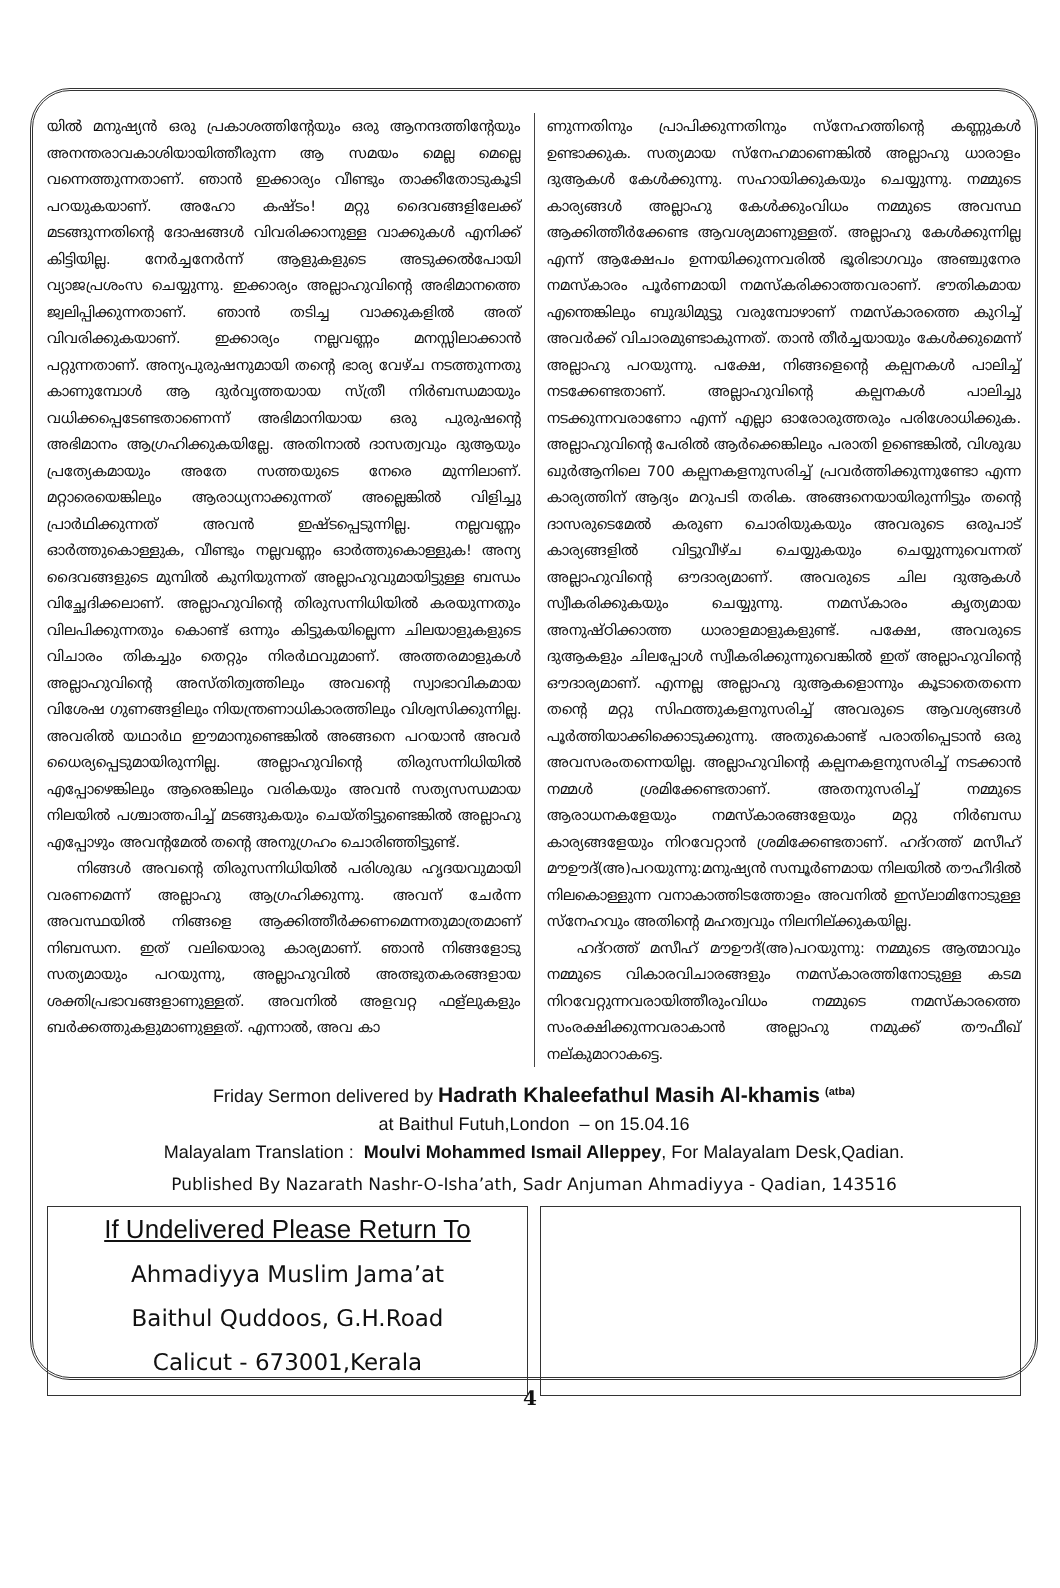യിൽ മനുഷ്യൻ ഒരു പ്രകാശത്തിന്റേയും ഒരു ആനന്ദത്തിന്റേയും അനന്തരാവകാശിയായിത്തീരുന്ന ആ സമയം മെല്ല മെല്ലെ വന്നെത്തുന്നതാണ്. ഞാൻ ഇക്കാര്യം വീണ്ടും താക്കീതോടുകൂടി പറയുകയാണ്. അഹോ കഷ്ടം! മറ്റു ദൈവങ്ങളിലേക്ക് മടങ്ങുന്നതിന്റെ ദോഷങ്ങൾ വിവരിക്കാനുള്ള വാക്കുകൾ എനിക്ക് കിട്ടിയില്ല. നേർച്ചനേർന്ന് ആളുകളുടെ അടുക്കൽപോയി വ്യാജപ്രശംസ ചെയ്യുന്നു. ഇക്കാര്യം അല്ലാഹുവിന്റെ അഭിമാനത്തെ ജ്വലിപ്പിക്കുന്നതാണ്. ഞാൻ തടിച്ച വാക്കുകളിൽ അത് വിവരിക്കുകയാണ്. ഇക്കാര്യം നല്ലവണ്ണം മനസ്സിലാക്കാൻ പറ്റുന്നതാണ്. അന്യപുരുഷനുമായി തന്റെ ഭാര്യ വേഴ്ച നടത്തുന്നതു കാണുമ്പോൾ ആ ദുർവൃത്തയായ സ്ത്രീ നിർബന്ധമായും വധിക്കപ്പെടേണ്ടതാണെന്ന് അഭിമാനിയായ ഒരു പുരുഷന്റെ അഭിമാനം ആഗ്രഹിക്കുകയില്ലേ. അതിനാൽ ദാസത്വവും ദുആയും പ്രത്യേകമായും അതേ സത്തയുടെ നേരെ മുന്നിലാണ്. മറ്റാരെയെങ്കിലും ആരാധ്യനാക്കുന്നത് അല്ലെങ്കിൽ വിളിച്ചു പ്രാർഥിക്കുന്നത് അവൻ ഇഷ്ടപ്പെടുന്നില്ല. നല്ലവണ്ണം ഓർത്തുകൊള്ളുക, വീണ്ടും നല്ലവണ്ണം ഓർത്തുകൊള്ളുക! അന്യ ദൈവങ്ങളുടെ മുമ്പിൽ കുനിയുന്നത് അല്ലാഹുവുമായിട്ടുള്ള ബന്ധം വിച്ഛേദിക്കലാണ്. അല്ലാഹുവിന്റെ തിരുസന്നിധിയിൽ കരയുന്നതും വിലപിക്കുന്നതും കൊണ്ട് ഒന്നും കിട്ടുകയില്ലെന്ന ചിലയാളുകളുടെ വിചാരം തികച്ചും തെറ്റും നിരർഥവുമാണ്. അത്തരമാളുകൾ അല്ലാഹുവിന്റെ അസ്തിത്വത്തിലും അവന്റെ സ്വാഭാവികമായ വിശേഷ ഗുണങ്ങളിലും നിയന്ത്രണാധികാരത്തിലും വിശ്വസിക്കുന്നില്ല. അവരിൽ യഥാർഥ ഈമാനുണ്ടെങ്കിൽ അങ്ങനെ പറയാൻ അവർ ധൈര്യപ്പെടുമായിരുന്നില്ല. അല്ലാഹുവിന്റെ തിരുസന്നിധിയിൽ എപ്പോഴെങ്കിലും ആരെങ്കിലും വരികയും അവൻ സത്യസന്ധമായ നിലയിൽ പശ്ചാത്തപിച്ച് മടങ്ങുകയും ചെയ്തിട്ടുണ്ടെങ്കിൽ അല്ലാഹു എപ്പോഴും അവന്റമേൽ തന്റെ അനുഗ്രഹം ചൊരിഞ്ഞിട്ടുണ്ട്.
നിങ്ങൾ അവന്റെ തിരുസന്നിധിയിൽ പരിശുദ്ധ ഹൃദയവുമായി വരണമെന്ന് അല്ലാഹു ആഗ്രഹിക്കുന്നു. അവന് ചേർന്ന അവസ്ഥയിൽ നിങ്ങളെ ആക്കിത്തീർക്കണമെന്നതുമാത്രമാണ് നിബന്ധന. ഇത് വലിയൊരു കാര്യമാണ്. ഞാൻ നിങ്ങളോടു സത്യമായും പറയുന്നു, അല്ലാഹുവിൽ അത്ഭുതകരങ്ങളായ ശക്തിപ്രഭാവങ്ങളാണുള്ളത്. അവനിൽ അളവറ്റ ഫള്ലുകളും ബർക്കത്തുകളുമാണുള്ളത്. എന്നാൽ, അവ കാ
ണുന്നതിനും പ്രാപിക്കുന്നതിനും സ്നേഹത്തിന്റെ കണ്ണുകൾ ഉണ്ടാക്കുക. സത്യമായ സ്നേഹമാണെങ്കിൽ അല്ലാഹു ധാരാളം ദുആകൾ കേൾക്കുന്നു. സഹായിക്കുകയും ചെയ്യുന്നു. നമ്മുടെ കാര്യങ്ങൾ അല്ലാഹു കേൾക്കുംവിധം നമ്മുടെ അവസ്ഥ ആക്കിത്തീർക്കേണ്ട ആവശ്യമാണുള്ളത്. അല്ലാഹു കേൾക്കുന്നില്ല എന്ന് ആക്ഷേപം ഉന്നയിക്കുന്നവരിൽ ഭൂരിഭാഗവും അഞ്ചുനേര നമസ്കാരം പൂർണമായി നമസ്കരിക്കാത്തവരാണ്. ഭൗതികമായ എന്തെങ്കിലും ബുദ്ധിമുട്ടു വരുമ്പോഴാണ് നമസ്കാരത്തെ കുറിച്ച് അവർക്ക് വിചാരമുണ്ടാകുന്നത്. താൻ തീർച്ചയായും കേൾക്കുമെന്ന് അല്ലാഹു പറയുന്നു. പക്ഷേ, നിങ്ങളെന്റെ കല്പനകൾ പാലിച്ച് നടക്കേണ്ടതാണ്. അല്ലാഹുവിന്റെ കല്പനകൾ പാലിച്ചു നടക്കുന്നവരാണോ എന്ന് എല്ലാ ഓരോരുത്തരും പരിശോധിക്കുക. അല്ലാഹുവിന്റെ പേരിൽ ആർക്കെങ്കിലും പരാതി ഉണ്ടെങ്കിൽ, വിശുദ്ധ ഖുർആനിലെ 700 കല്പനകളനുസരിച്ച് പ്രവർത്തിക്കുന്നുണ്ടോ എന്ന കാര്യത്തിന് ആദ്യം മറുപടി തരിക. അങ്ങനെയായിരുന്നിട്ടും തന്റെ ദാസരുടെമേൽ കരുണ ചൊരിയുകയും അവരുടെ ഒരുപാട് കാര്യങ്ങളിൽ വിട്ടുവീഴ്ച ചെയ്യുകയും ചെയ്യുന്നുവെന്നത് അല്ലാഹുവിന്റെ ഔദാര്യമാണ്. അവരുടെ ചില ദുആകൾ സ്വീകരിക്കുകയും ചെയ്യുന്നു. നമസ്കാരം കൃത്യമായ അനുഷ്ഠിക്കാത്ത ധാരാളമാളുകളുണ്ട്. പക്ഷേ, അവരുടെ ദുആകളും ചിലപ്പോൾ സ്വീകരിക്കുന്നുവെങ്കിൽ ഇത് അല്ലാഹുവിന്റെ ഔദാര്യമാണ്. എന്നല്ല അല്ലാഹു ദുആകളൊന്നും കൂടാതെതന്നെ തന്റെ മറ്റു സിഫത്തുകളനുസരിച്ച് അവരുടെ ആവശ്യങ്ങൾ പൂർത്തിയാക്കിക്കൊടുക്കുന്നു. അതുകൊണ്ട് പരാതിപ്പെടാൻ ഒരു അവസരംതന്നെയില്ല. അല്ലാഹുവിന്റെ കല്പനകളനുസരിച്ച് നടക്കാൻ നമ്മൾ ശ്രമിക്കേണ്ടതാണ്. അതനുസരിച്ച് നമ്മുടെ ആരാധനകളേയും നമസ്കാരങ്ങളേയും മറ്റു നിർബന്ധ കാര്യങ്ങളേയും നിറവേറ്റാൻ ശ്രമിക്കേണ്ടതാണ്. ഹദ്റത്ത് മസീഹ് മൗഊദ്(അ)പറയുന്നു:മനുഷ്യൻ സമ്പൂർണമായ നിലയിൽ തൗഹീദിൽ നിലകൊള്ളുന്ന വനാകാത്തിടത്തോളം അവനിൽ ഇസ്‌ലാമിനോടുള്ള സ്നേഹവും അതിന്റെ മഹത്വവും നിലനില്ക്കുകയില്ല.
ഹദ്റത്ത് മസീഹ് മൗഊദ്(അ)പറയുന്നു: നമ്മുടെ ആത്മാവും നമ്മുടെ വികാരവിചാരങ്ങളും നമസ്കാരത്തിനോടുള്ള കടമ നിറവേറ്റുന്നവരായിത്തീരുംവിധം നമ്മുടെ നമസ്കാരത്തെ സംരക്ഷിക്കുന്നവരാകാൻ അല്ലാഹു നമുക്ക് തൗഫീഖ് നല്കുമാറാകട്ടെ.
Friday Sermon delivered by Hadrath Khaleefathul Masih Al-khamis <sup>(atba)</sup>
at Baithul Futuh,London – on 15.04.16
Malayalam Translation : Moulvi Mohammed Ismail Alleppey, For Malayalam Desk,Qadian.
Published By Nazarath Nashr-O-Isha’ath, Sadr Anjuman Ahmadiyya - Qadian, 143516
If Undelivered Please Return To
Ahmadiyya Muslim Jama’at
Baithul Quddoos, G.H.Road
Calicut - 673001,Kerala
4